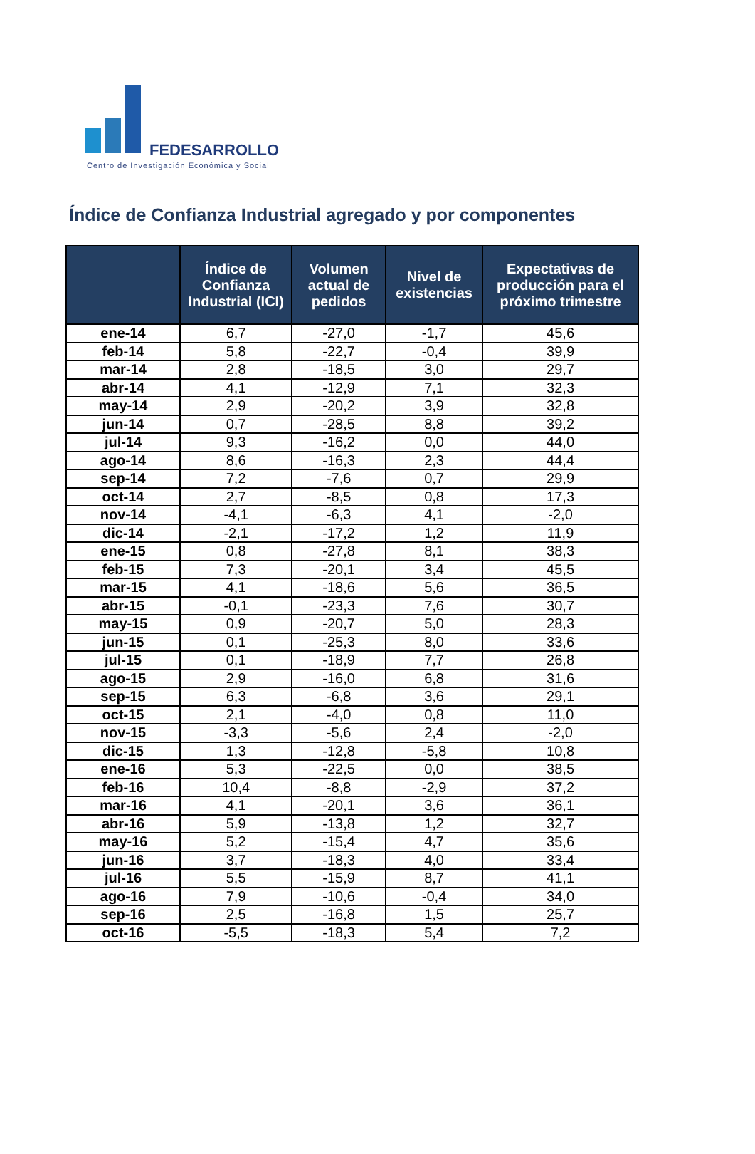FEDESARROLLO
Centro de Investigación Económica y Social
Índice de Confianza Industrial agregado y por componentes
| | Índice de Confianza Industrial (ICI) | Volumen actual de pedidos | Nivel de existencias | Expectativas de producción para el próximo trimestre |
| --- | --- | --- | --- | --- |
| ene-14 | 6,7 | -27,0 | -1,7 | 45,6 |
| feb-14 | 5,8 | -22,7 | -0,4 | 39,9 |
| mar-14 | 2,8 | -18,5 | 3,0 | 29,7 |
| abr-14 | 4,1 | -12,9 | 7,1 | 32,3 |
| may-14 | 2,9 | -20,2 | 3,9 | 32,8 |
| jun-14 | 0,7 | -28,5 | 8,8 | 39,2 |
| jul-14 | 9,3 | -16,2 | 0,0 | 44,0 |
| ago-14 | 8,6 | -16,3 | 2,3 | 44,4 |
| sep-14 | 7,2 | -7,6 | 0,7 | 29,9 |
| oct-14 | 2,7 | -8,5 | 0,8 | 17,3 |
| nov-14 | -4,1 | -6,3 | 4,1 | -2,0 |
| dic-14 | -2,1 | -17,2 | 1,2 | 11,9 |
| ene-15 | 0,8 | -27,8 | 8,1 | 38,3 |
| feb-15 | 7,3 | -20,1 | 3,4 | 45,5 |
| mar-15 | 4,1 | -18,6 | 5,6 | 36,5 |
| abr-15 | -0,1 | -23,3 | 7,6 | 30,7 |
| may-15 | 0,9 | -20,7 | 5,0 | 28,3 |
| jun-15 | 0,1 | -25,3 | 8,0 | 33,6 |
| jul-15 | 0,1 | -18,9 | 7,7 | 26,8 |
| ago-15 | 2,9 | -16,0 | 6,8 | 31,6 |
| sep-15 | 6,3 | -6,8 | 3,6 | 29,1 |
| oct-15 | 2,1 | -4,0 | 0,8 | 11,0 |
| nov-15 | -3,3 | -5,6 | 2,4 | -2,0 |
| dic-15 | 1,3 | -12,8 | -5,8 | 10,8 |
| ene-16 | 5,3 | -22,5 | 0,0 | 38,5 |
| feb-16 | 10,4 | -8,8 | -2,9 | 37,2 |
| mar-16 | 4,1 | -20,1 | 3,6 | 36,1 |
| abr-16 | 5,9 | -13,8 | 1,2 | 32,7 |
| may-16 | 5,2 | -15,4 | 4,7 | 35,6 |
| jun-16 | 3,7 | -18,3 | 4,0 | 33,4 |
| jul-16 | 5,5 | -15,9 | 8,7 | 41,1 |
| ago-16 | 7,9 | -10,6 | -0,4 | 34,0 |
| sep-16 | 2,5 | -16,8 | 1,5 | 25,7 |
| oct-16 | -5,5 | -18,3 | 5,4 | 7,2 |